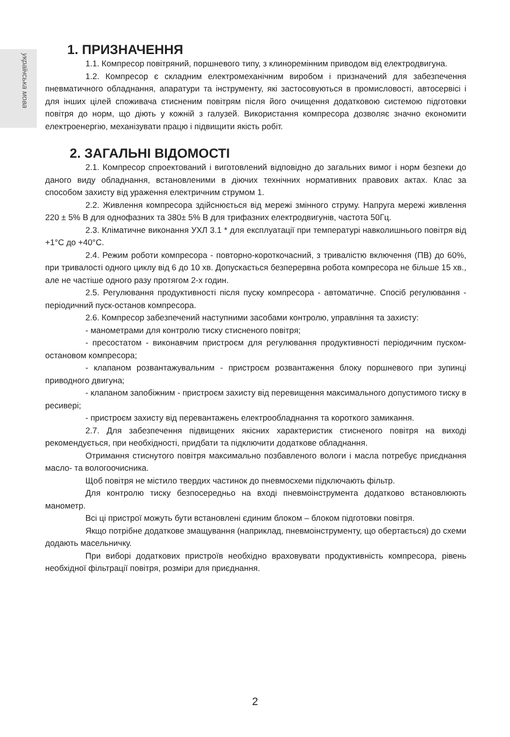українська мова
1. ПРИЗНАЧЕННЯ
1.1. Компресор повітряний, поршневого типу, з клинoремінним приводом від електродвигуна.
1.2. Компресор є складним електромеханічним виробом і призначений для забезпечення пневматичного обладнання, апаратури та інструменту, які застосовуються в промисловості, автосервісі і для інших цілей споживача стисненим повітрям після його очищення додатковою системою підготовки повітря до норм, що діють у кожній з галузей. Використання компресора дозволяє значно економити електроенергію, механізувати працю і підвищити якість робіт.
2. ЗАГАЛЬНІ ВІДОМОСТІ
2.1. Компресор спроектований і виготовлений відповідно до загальних вимог і норм безпеки до даного виду обладнання, встановленими в діючих технічних нормативних правових актах. Клас за способом захисту від ураження електричним струмом 1.
2.2. Живлення компресора здійснюється від мережі змінного струму. Напруга мережі живлення 220 ± 5% В для однофазних та 380± 5% В для трифазних електродвигунів, частота 50Гц.
2.3. Кліматичне виконання УХЛ 3.1 * для експлуатації при температурі навколишнього повітря від +1°С до +40°С.
2.4. Режим роботи компресора - повторно-короткочасний, з тривалістю включення (ПВ) до 60%, при тривалості одного циклу від 6 до 10 хв. Допускається безперервна робота компресора не більше 15 хв., але не частіше одного разу протягом 2-х годин.
2.5. Регулювання продуктивності після пуску компресора - автоматичне. Спосіб регулювання - періодичний пуск-останов компресора.
2.6. Компресор забезпечений наступними засобами контролю, управління та захисту:
- манометрами для контролю тиску стисненого повітря;
- пресостатом - виконавчим пристроєм для регулювання продуктивності періодичним пуском-остановом компресора;
- клапаном розвантажувальним - пристроєм розвантаження блоку поршневого при зупинці приводного двигуна;
- клапаном запобіжним - пристроєм захисту від перевищення максимального допустимого тиску в ресивері;
- пристроєм захисту від перевантажень електрообладнання та короткого замикання.
2.7. Для забезпечення підвищених якісних характеристик стисненого повітря на виході рекомендується, при необхідності, придбати та підключити додаткове обладнання.
Отримання стиснутого повітря максимально позбавленого вологи і масла потребує приєднання масло- та вологоочисника.
Щоб повітря не містило твердих частинок до пневмосхеми підключають фільтр.
Для контролю тиску безпосередньо на вході пневмоінструмента додатково встановлюють манометр.
Всі ці пристрої можуть бути встановлені єдиним блоком – блоком підготовки повітря.
Якщо потрібне додаткове змащування (наприклад, пневмоінструменту, що обертається) до схеми додають масельничку.
При виборі додаткових пристроїв необхідно враховувати продуктивність компресора, рівень необхідної фільтрації повітря, розміри для приєднання.
2